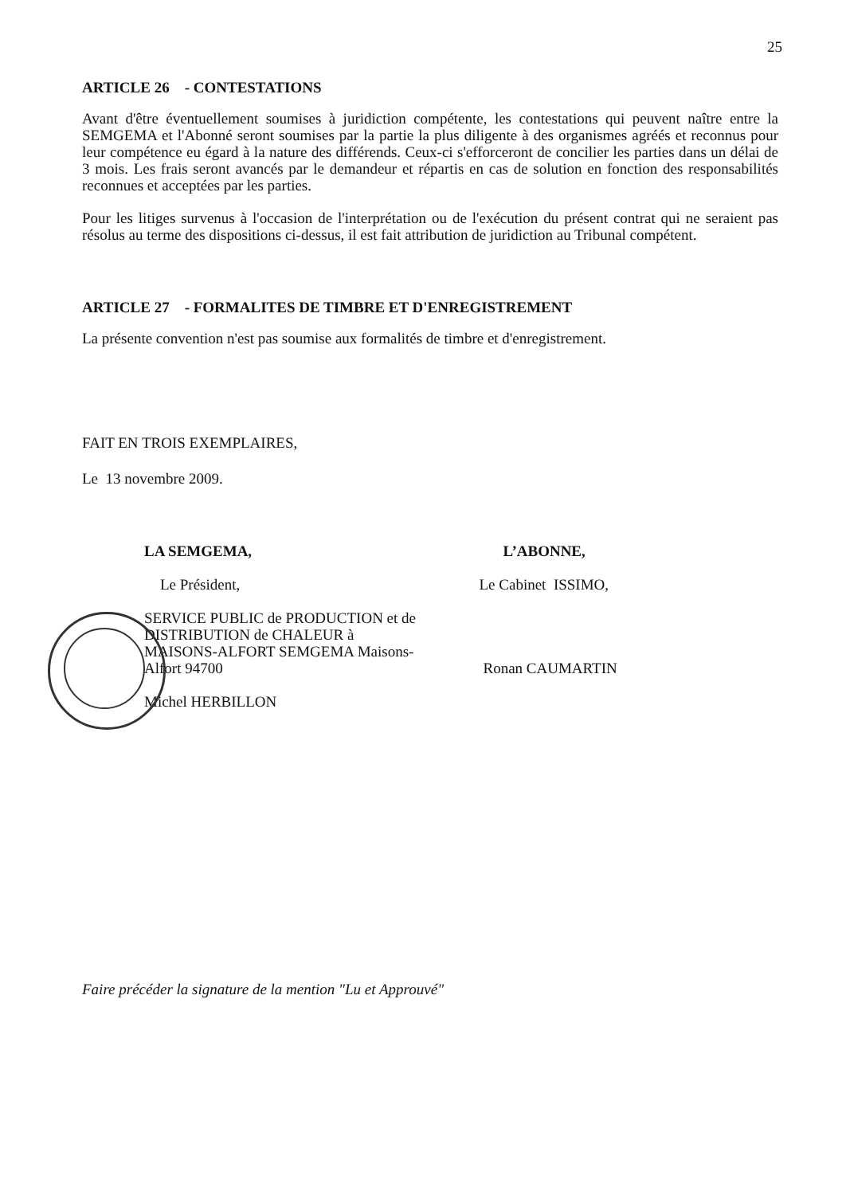25
ARTICLE 26 - CONTESTATIONS
Avant d'être éventuellement soumises à juridiction compétente, les contestations qui peuvent naître entre la SEMGEMA et l'Abonné seront soumises par la partie la plus diligente à des organismes agréés et reconnus pour leur compétence eu égard à la nature des différends. Ceux-ci s'efforceront de concilier les parties dans un délai de 3 mois. Les frais seront avancés par le demandeur et répartis en cas de solution en fonction des responsabilités reconnues et acceptées par les parties.
Pour les litiges survenus à l'occasion de l'interprétation ou de l'exécution du présent contrat qui ne seraient pas résolus au terme des dispositions ci-dessus, il est fait attribution de juridiction au Tribunal compétent.
ARTICLE 27 - FORMALITES DE TIMBRE ET D'ENREGISTREMENT
La présente convention n'est pas soumise aux formalités de timbre et d'enregistrement.
FAIT EN TROIS EXEMPLAIRES,
Le 13 novembre 2009.
LA SEMGEMA,
Le Président,
SERVICE PUBLIC de PRODUCTION et de DISTRIBUTION de CHALEUR à MAISONS-ALFORT SEMGEMA Maisons-Alfort 94700
Michel HERBILLON
L’ABONNE,
Le Cabinet ISSIMO,
Ronan CAUMARTIN
Faire précéder la signature de la mention "Lu et Approuvé"